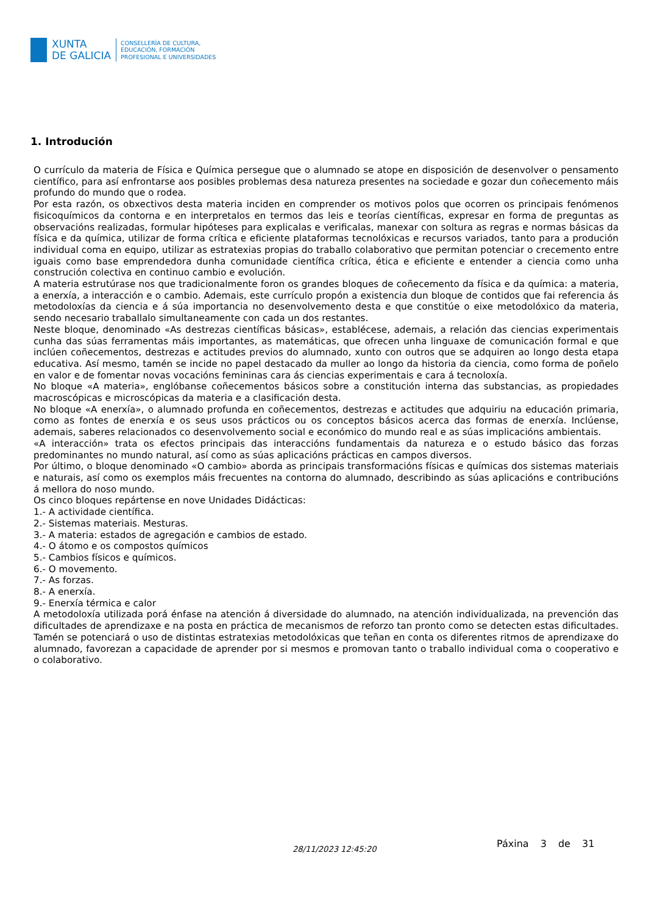XUNTA
DE GALICIA
CONSELLERÍA DE CULTURA,
EDUCACIÓN, FORMACIÓN
PROFESIONAL E UNIVERSIDADES
1. Introdución
O currículo da materia de Física e Química persegue que o alumnado se atope en disposición de desenvolver o pensamento científico, para así enfrontarse aos posibles problemas desa natureza presentes na sociedade e gozar dun coñecemento máis profundo do mundo que o rodea.
Por esta razón, os obxectivos desta materia inciden en comprender os motivos polos que ocorren os principais fenómenos fisicoquímicos da contorna e en interpretalos en termos das leis e teorías científicas, expresar en forma de preguntas as observacións realizadas, formular hipóteses para explicalas e verificalas, manexar con soltura as regras e normas básicas da física e da química, utilizar de forma crítica e eficiente plataformas tecnolóxicas e recursos variados, tanto para a produción individual coma en equipo, utilizar as estratexias propias do traballo colaborativo que permitan potenciar o crecemento entre iguais como base emprendedora dunha comunidade científica crítica, ética e eficiente e entender a ciencia como unha construción colectiva en continuo cambio e evolución.
A materia estrutúrase nos que tradicionalmente foron os grandes bloques de coñecemento da física e da química: a materia, a enerxía, a interacción e o cambio. Ademais, este currículo propón a existencia dun bloque de contidos que fai referencia ás metodoloxías da ciencia e á súa importancia no desenvolvemento desta e que constitúe o eixe metodolóxico da materia, sendo necesario traballalo simultaneamente con cada un dos restantes.
Neste bloque, denominado «As destrezas científicas básicas», establécese, ademais, a relación das ciencias experimentais cunha das súas ferramentas máis importantes, as matemáticas, que ofrecen unha linguaxe de comunicación formal e que inclúen coñecementos, destrezas e actitudes previos do alumnado, xunto con outros que se adquiren ao longo desta etapa educativa. Así mesmo, tamén se incide no papel destacado da muller ao longo da historia da ciencia, como forma de poñelo en valor e de fomentar novas vocacións femininas cara ás ciencias experimentais e cara á tecnoloxía.
No bloque «A materia», englóbanse coñecementos básicos sobre a constitución interna das substancias, as propiedades macroscópicas e microscópicas da materia e a clasificación desta.
No bloque «A enerxía», o alumnado profunda en coñecementos, destrezas e actitudes que adquiriu na educación primaria, como as fontes de enerxía e os seus usos prácticos ou os conceptos básicos acerca das formas de enerxía. Inclúense, ademais, saberes relacionados co desenvolvemento social e económico do mundo real e as súas implicacións ambientais.
«A interacción» trata os efectos principais das interaccións fundamentais da natureza e o estudo básico das forzas predominantes no mundo natural, así como as súas aplicacións prácticas en campos diversos.
Por último, o bloque denominado «O cambio» aborda as principais transformacións físicas e químicas dos sistemas materiais e naturais, así como os exemplos máis frecuentes na contorna do alumnado, describindo as súas aplicacións e contribucións á mellora do noso mundo.
Os cinco bloques repártense en nove Unidades Didácticas:
1.- A actividade científica.
2.- Sistemas materiais. Mesturas.
3.- A materia: estados de agregación e cambios de estado.
4.- O átomo e os compostos químicos
5.- Cambios físicos e químicos.
6.- O movemento.
7.- As forzas.
8.- A enerxía.
9.- Enerxía térmica e calor
A metodoloxía utilizada porá énfase na atención á diversidade do alumnado, na atención individualizada, na prevención das dificultades de aprendizaxe e na posta en práctica de mecanismos de reforzo tan pronto como se detecten estas dificultades. Tamén se potenciará o uso de distintas estratexias metodolóxicas que teñan en conta os diferentes ritmos de aprendizaxe do alumnado, favorezan a capacidade de aprender por si mesmos e promovan tanto o traballo individual coma o cooperativo e o colaborativo.
28/11/2023 12:45:20 Páxina 3 de 31